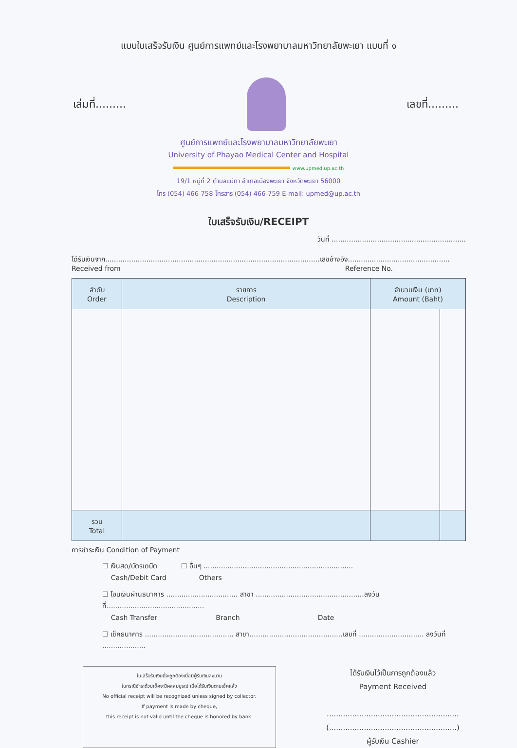แบบใบเสร็จรับเงิน ศูนย์การแพทย์และโรงพยาบาลมหาวิทยาลัยพะเยา แบบที่ ๑
เล่มที่......... เลขที่.........
ศูนย์การแพทย์และโรงพยาบาลมหาวิทยาลัยพะเยา
University of Phayao Medical Center and Hospital
www.upmed.up.ac.th
19/1 หมู่ที่ 2 ตำบลแม่กา อำเภอเมืองพะเยา จังหวัดพะเยา 56000
โทร (054) 466-758 โทรสาร (054) 466-759 E-mail: upmed@up.ac.th
ใบเสร็จรับเงิน/RECEIPT
วันที่ ..............................................................
ได้รับเงินจาก...................................................................................................เลขอ้างอิง...............................................
Received from Reference No.
| ลำดับ Order | รายการ Description | จำนวนเงิน (บาท) Amount (Baht) | |
| --- | --- | --- | --- |
| รวม Total | | | |
การชำระเงิน Condition of Payment
☐ เงินสด/บัตรเดบิต ☐ อื่นๆ .....................................................................
Cash/Debit Card Others
☐ โอนเงินผ่านธนาคาร ................................. สาขา ..................................................ลงวันที่.............................................
Cash Transfer Branch Date
☐ เช็คธนาคาร ......................................... สาขา...........................................เลขที่ .............................. ลงวันที่ ....................
ใบเสร็จรับเงินนี้จะถูกต้องเมื่อมีผู้รับเงินลงนาม
ในกรณีชำระด้วยเช็คจะมีผลสมบูรณ์ เมื่อได้รับเงินตามเช็คแล้ว
No official receipt will be recognized unless signed by collector.
If payment is made by cheque,
this receipt is not valid until the cheque is honored by bank.
ได้รับเงินไว้เป็นการถูกต้องแล้ว
Payment Received
.........................................................
(.......................................................)
ผู้รับเงิน Cashier